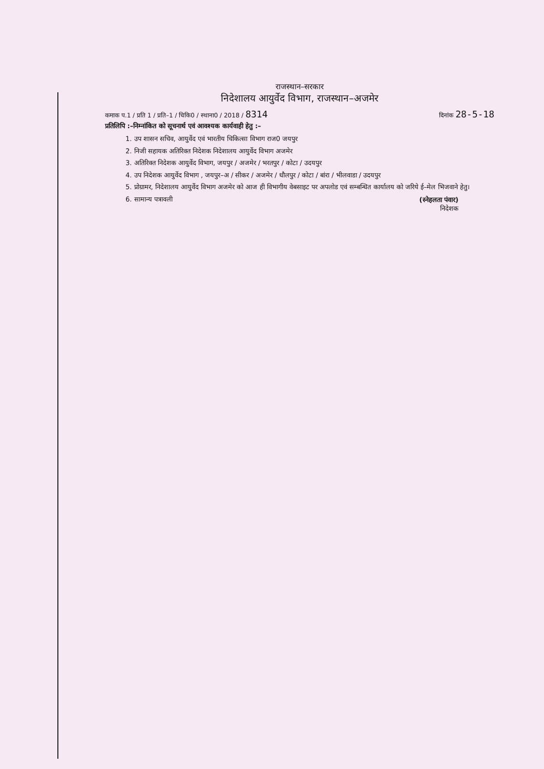राजस्थान–सरकार
निदेशालय आयुर्वेद विभाग, राजस्थान–अजमेर
कमाक प.1 / प्रति 1 / प्रति–1 / चिकि0 / स्थाना0 / 2018 / 8314 दिनांक 28-5-18
प्रतिलिपि :–निम्नांकित को सूचनार्थ एवं आवश्यक कार्यवाही हेतु :–
1. उप शासन सचिव, आयुर्वेद एवं भारतीय चिकित्सा विभाग राज0 जयपुर
2. निजी सहायक अतिरिक्त निदेशक निदेशालय आयुर्वेद विभाग अजमेर
3. अतिरिक्त निदेशक आयुर्वेद विभाग, जयपुर / अजमेर / भरतपुर / कोटा / उदयपुर
4. उप निदेशक आयुर्वेद विभाग , जयपुर–अ / सीकर / अजमेर / धौलपुर / कोटा / बांरा / भीलवाडा / उदयपुर
5. प्रोग्रामर, निदेशालय आयुर्वेद विभाग अजमेर को आज ही विभागीय वेबसाइट पर अपलोड एवं सम्बन्धित कार्यालय को जरिये ई–मेल भिजवाने हेतु।
6. सामान्य पत्रावली
(स्नेहलता पंवार)
निदेशक